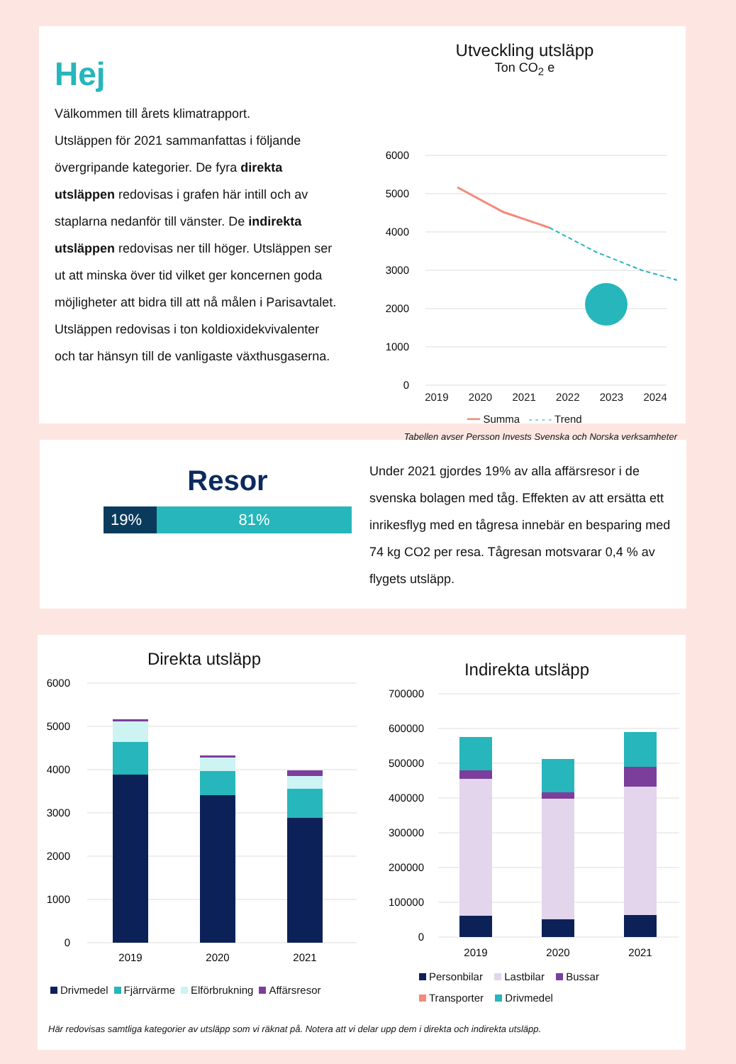Hej
Välkommen till årets klimatrapport.
Utsläppen för 2021 sammanfattas i följande övergripande kategorier. De fyra direkta utsläppen redovisas i grafen här intill och av staplarna nedanför till vänster. De indirekta utsläppen redovisas ner till höger. Utsläppen ser ut att minska över tid vilket ger koncernen goda möjligheter att bidra till att nå målen i Parisavtalet. Utsläppen redovisas i ton koldioxidekvivalenter och tar hänsyn till de vanligaste växthusgaserna.
Utveckling utsläpp
Ton CO<sub>2</sub> e
6000
5000
4000
3000
2000
1000
0
2019 2020 2021 2022 2023 2024
━━ Summa - - - - Trend
Tabellen avser Persson Invests Svenska och Norska verksamheter
Resor
19% 81%
Under 2021 gjordes 19% av alla affärsresor i de svenska bolagen med tåg. Effekten av att ersätta ett inrikesflyg med en tågresa innebär en besparing med 74 kg CO2 per resa. Tågresan motsvarar 0,4 % av flygets utsläpp.
Direkta utsläpp
6000
5000
4000
3000
2000
1000
0
2019
2020
2021
Drivmedel Fjärrvärme Elförbrukning Affärsresor
Indirekta utsläpp
700000
600000
500000
400000
300000
200000
100000
0
2019
2020
2021
Personbilar Lastbilar Bussar
Transporter Drivmedel
Här redovisas samtliga kategorier av utsläpp som vi räknat på. Notera att vi delar upp dem i direkta och indirekta utsläpp.